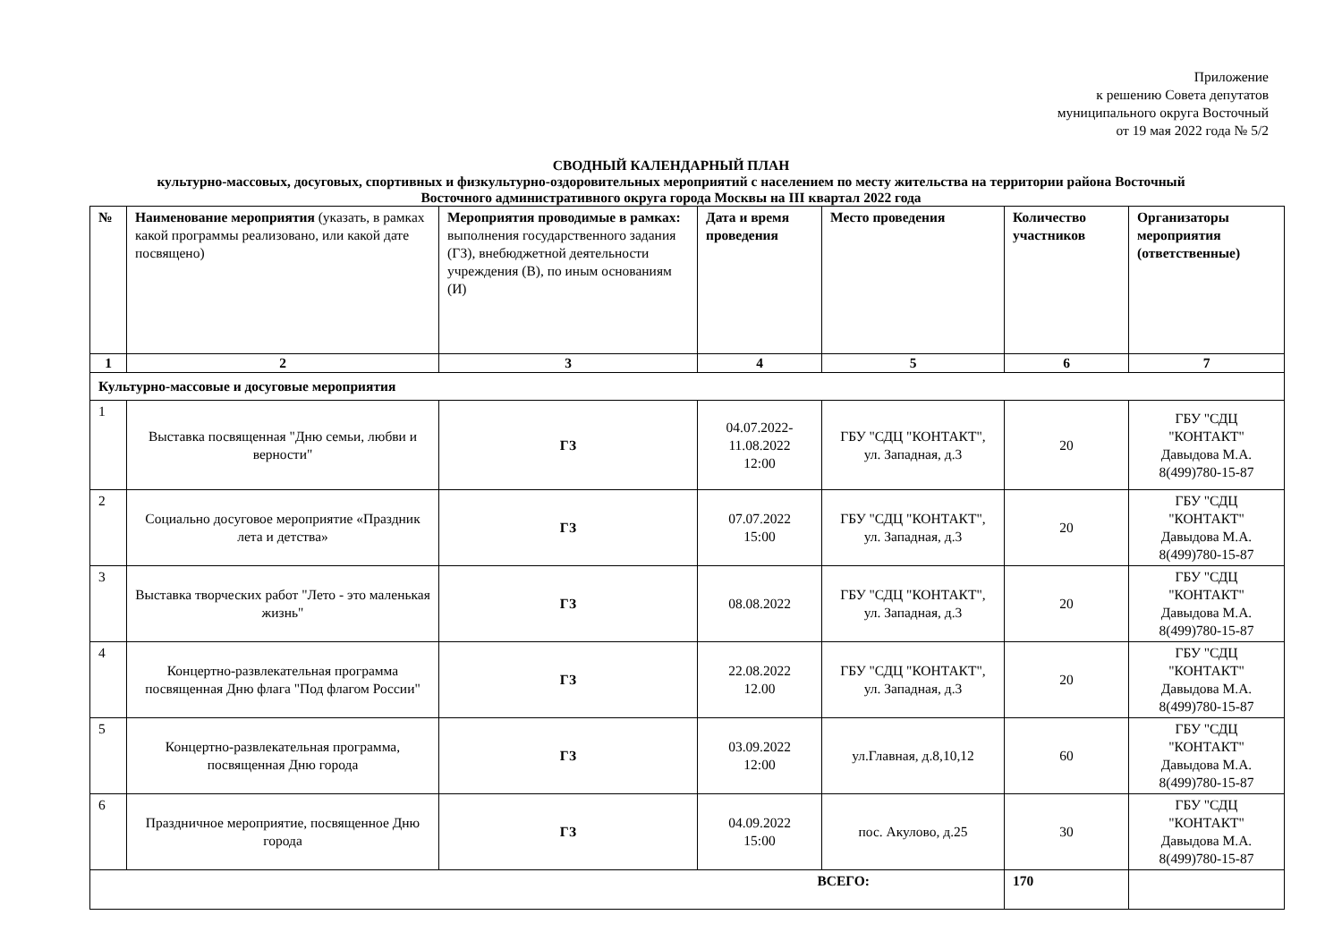Приложение
к решению Совета депутатов
муниципального округа Восточный
от 19 мая 2022 года № 5/2
СВОДНЫЙ КАЛЕНДАРНЫЙ ПЛАН
культурно-массовых, досуговых, спортивных и физкультурно-оздоровительных мероприятий с населением по месту жительства на территории района Восточный
Восточного административного округа города Москвы на III квартал 2022 года
| № | Наименование мероприятия (указать, в рамках какой программы реализовано, или какой дате посвящено) | Мероприятия проводимые в рамках: выполнения государственного задания (ГЗ), внебюджетной деятельности учреждения (В), по иным основаниям (И) | Дата и время проведения | Место проведения | Количество участников | Организаторы мероприятия (ответственные) |
| --- | --- | --- | --- | --- | --- | --- |
| 1 | 2 | 3 | 4 | 5 | 6 | 7 |
| Культурно-массовые и досуговые мероприятия | | | | | | |
| 1 | Выставка посвященная "Дню семьи, любви и верности" | ГЗ | 04.07.2022- 11.08.2022 12:00 | ГБУ "СДЦ "КОНТАКТ", ул. Западная, д.3 | 20 | ГБУ "СДЦ "КОНТАКТ" Давыдова М.А. 8(499)780-15-87 |
| 2 | Социально досуговое мероприятие «Праздник лета и детства» | ГЗ | 07.07.2022 15:00 | ГБУ "СДЦ "КОНТАКТ", ул. Западная, д.3 | 20 | ГБУ "СДЦ "КОНТАКТ" Давыдова М.А. 8(499)780-15-87 |
| 3 | Выставка творческих работ "Лето - это маленькая жизнь" | ГЗ | 08.08.2022 | ГБУ "СДЦ "КОНТАКТ", ул. Западная, д.3 | 20 | ГБУ "СДЦ "КОНТАКТ" Давыдова М.А. 8(499)780-15-87 |
| 4 | Концертно-развлекательная программа посвященная Дню флага "Под флагом России" | ГЗ | 22.08.2022 12.00 | ГБУ "СДЦ "КОНТАКТ", ул. Западная, д.3 | 20 | ГБУ "СДЦ "КОНТАКТ" Давыдова М.А. 8(499)780-15-87 |
| 5 | Концертно-развлекательная программа, посвященная Дню города | ГЗ | 03.09.2022 12:00 | ул.Главная, д.8,10,12 | 60 | ГБУ "СДЦ "КОНТАКТ" Давыдова М.А. 8(499)780-15-87 |
| 6 | Праздничное мероприятие, посвященное Дню города | ГЗ | 04.09.2022 15:00 | пос. Акулово, д.25 | 30 | ГБУ "СДЦ "КОНТАКТ" Давыдова М.А. 8(499)780-15-87 |
| ВСЕГО: | | | | | 170 | |